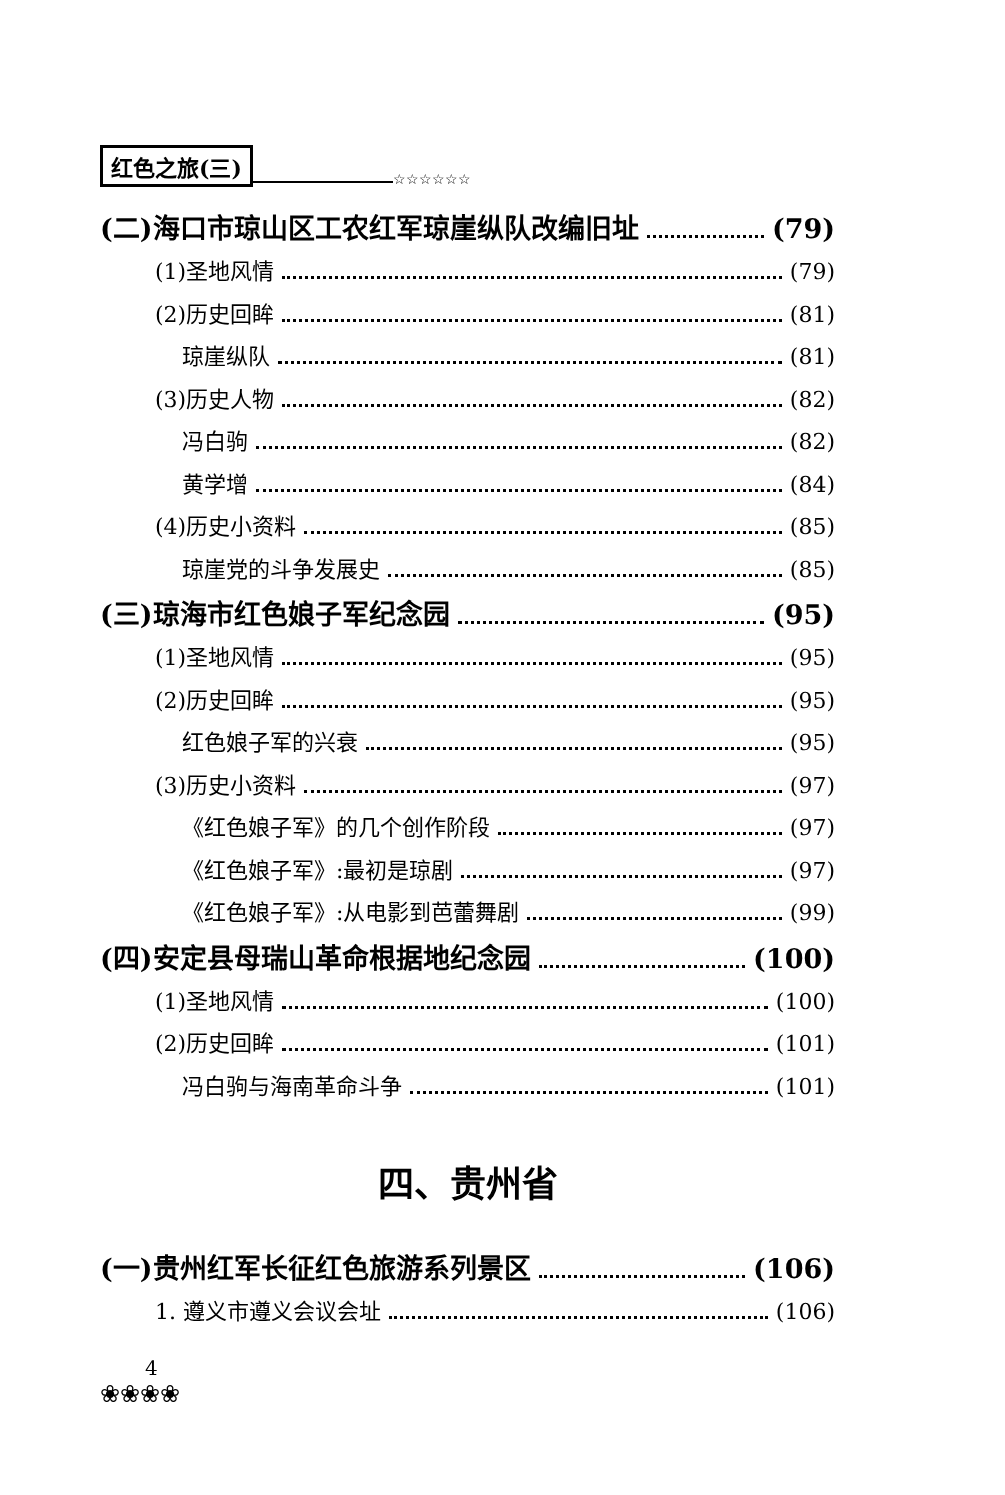红色之旅(三) ☆☆☆☆☆☆
(二)海口市琼山区工农红军琼崖纵队改编旧址 (79)
(1)圣地风情 (79)
(2)历史回眸 (81)
琼崖纵队 (81)
(3)历史人物 (82)
冯白驹 (82)
黄学增 (84)
(4)历史小资料 (85)
琼崖党的斗争发展史 (85)
(三)琼海市红色娘子军纪念园 (95)
(1)圣地风情 (95)
(2)历史回眸 (95)
红色娘子军的兴衰 (95)
(3)历史小资料 (97)
《红色娘子军》的几个创作阶段 (97)
《红色娘子军》:最初是琼剧 (97)
《红色娘子军》:从电影到芭蕾舞剧 (99)
(四)安定县母瑞山革命根据地纪念园 (100)
(1)圣地风情 (100)
(2)历史回眸 (101)
冯白驹与海南革命斗争 (101)
四、贵州省
(一)贵州红军长征红色旅游系列景区 (106)
1. 遵义市遵义会议会址 (106)
4
❀❀❀❀